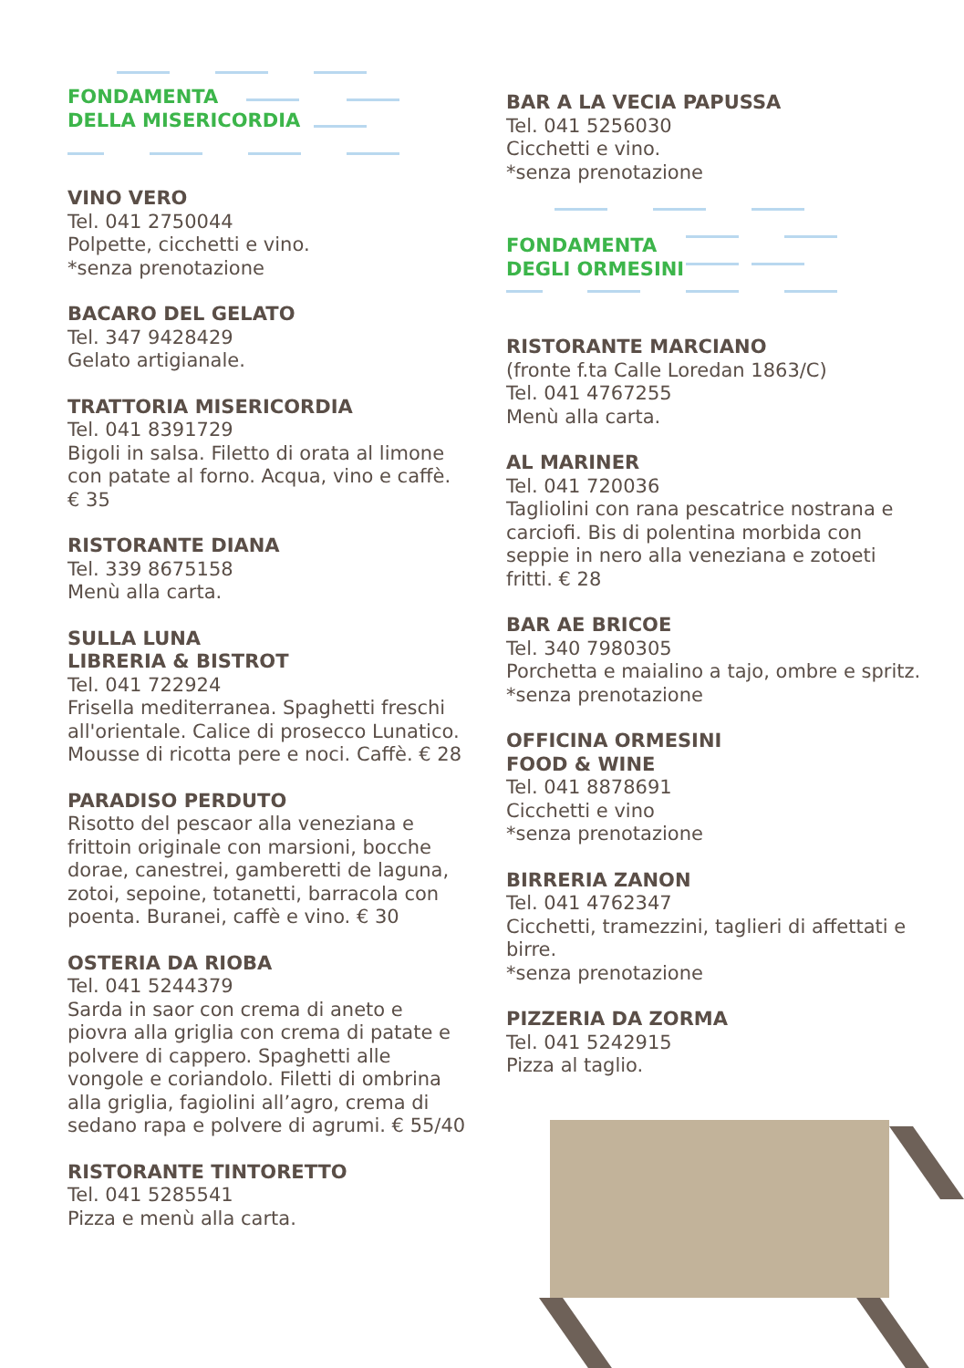FONDAMENTA
DELLA MISERICORDIA
VINO VERO
Tel. 041 2750044
Polpette, cicchetti e vino.
*senza prenotazione
BACARO DEL GELATO
Tel. 347 9428429
Gelato artigianale.
TRATTORIA MISERICORDIA
Tel. 041 8391729
Bigoli in salsa. Filetto di orata al limone con patate al forno. Acqua, vino e caffè. € 35
RISTORANTE DIANA
Tel. 339 8675158
Menù alla carta.
SULLA LUNA
LIBRERIA & BISTROT
Tel. 041 722924
Frisella mediterranea. Spaghetti freschi all'orientale. Calice di prosecco Lunatico. Mousse di ricotta pere e noci. Caffè. € 28
PARADISO PERDUTO
Risotto del pescaor alla veneziana e frittoin originale con marsioni, bocche dorae, canestrei, gamberetti de laguna, zotoi, sepoine, totanetti, barracola con poenta. Buranei, caffè e vino. € 30
OSTERIA DA RIOBA
Tel. 041 5244379
Sarda in saor con crema di aneto e piovra alla griglia con crema di patate e polvere di cappero. Spaghetti alle vongole e coriandolo. Filetti di ombrina alla griglia, fagiolini all’agro, crema di sedano rapa e polvere di agrumi. € 55/40
RISTORANTE TINTORETTO
Tel. 041 5285541
Pizza e menù alla carta.
BAR A LA VECIA PAPUSSA
Tel. 041 5256030
Cicchetti e vino.
*senza prenotazione
FONDAMENTA
DEGLI ORMESINI
RISTORANTE MARCIANO
(fronte f.ta Calle Loredan 1863/C)
Tel. 041 4767255
Menù alla carta.
AL MARINER
Tel. 041 720036
Tagliolini con rana pescatrice nostrana e carciofi. Bis di polentina morbida con seppie in nero alla veneziana e zotoeti fritti. € 28
BAR AE BRICOE
Tel. 340 7980305
Porchetta e maialino a tajo, ombre e spritz.
*senza prenotazione
OFFICINA ORMESINI
FOOD & WINE
Tel. 041 8878691
Cicchetti e vino
*senza prenotazione
BIRRERIA ZANON
Tel. 041 4762347
Cicchetti, tramezzini, taglieri di affettati e birre.
*senza prenotazione
PIZZERIA DA ZORMA
Tel. 041 5242915
Pizza al taglio.